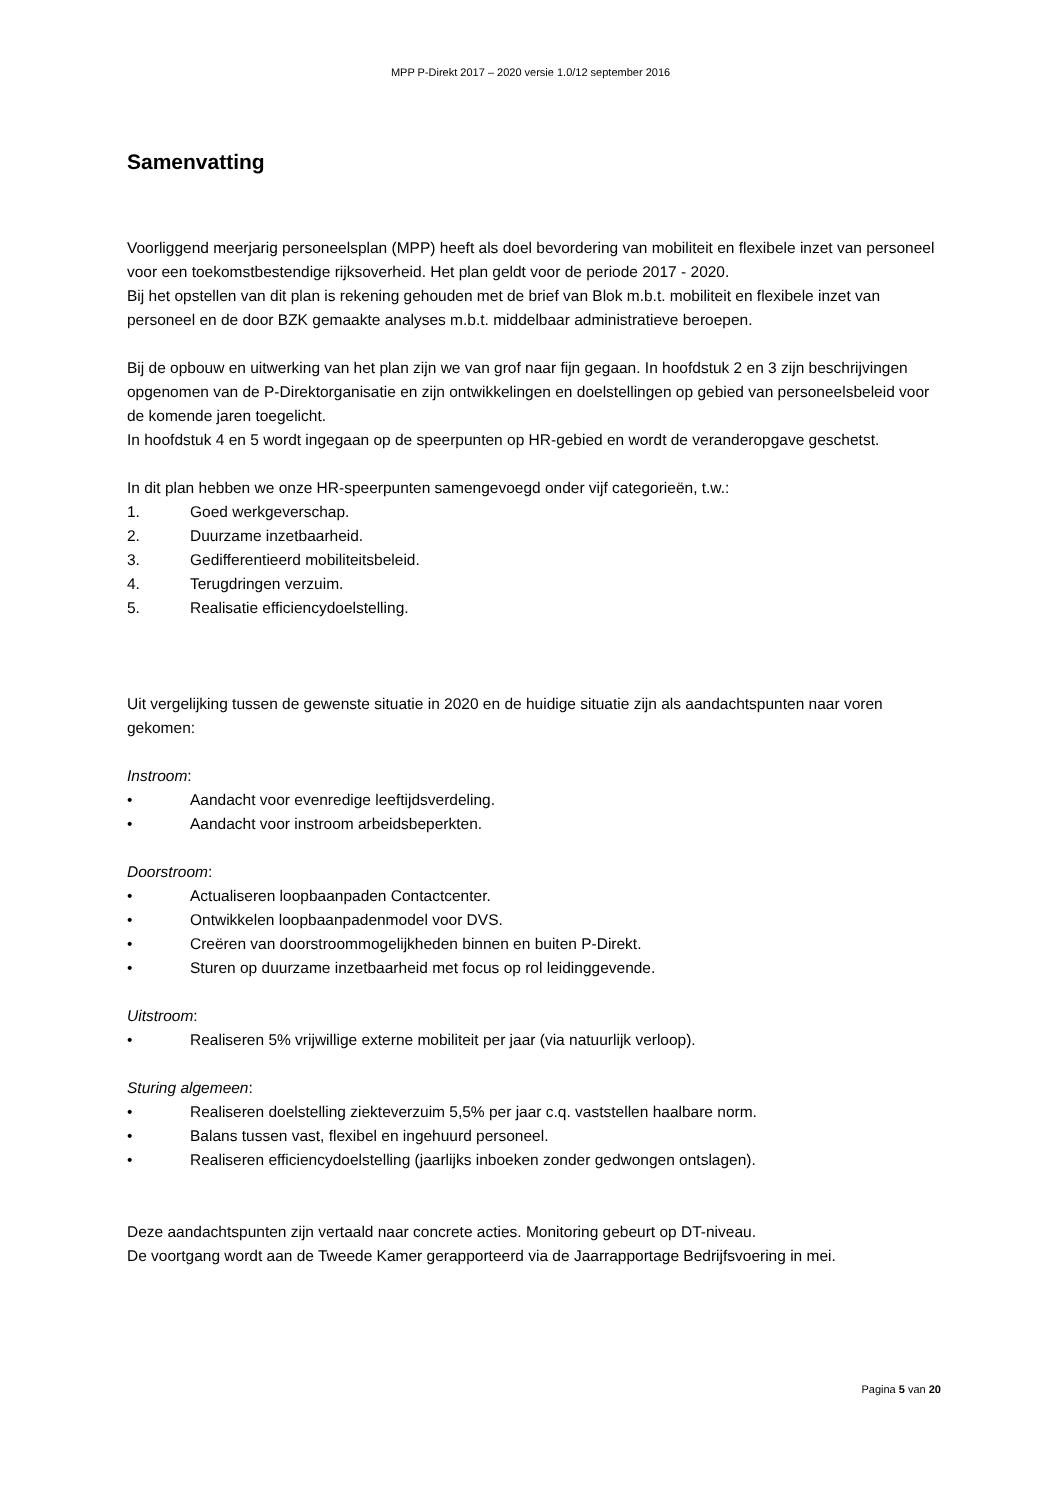MPP P-Direkt 2017 – 2020 versie 1.0/12 september 2016
Samenvatting
Voorliggend meerjarig personeelsplan (MPP) heeft als doel bevordering van mobiliteit en flexibele inzet van personeel voor een toekomstbestendige rijksoverheid. Het plan geldt voor de periode 2017 - 2020.
Bij het opstellen van dit plan is rekening gehouden met de brief van Blok m.b.t. mobiliteit en flexibele inzet van personeel en de door BZK gemaakte analyses m.b.t. middelbaar administratieve beroepen.
Bij de opbouw en uitwerking van het plan zijn we van grof naar fijn gegaan. In hoofdstuk 2 en 3 zijn beschrijvingen opgenomen van de P-Direktorganisatie en zijn ontwikkelingen en doelstellingen op gebied van personeelsbeleid voor de komende jaren toegelicht.
In hoofdstuk 4 en 5 wordt ingegaan op de speerpunten op HR-gebied en wordt de veranderopgave geschetst.
In dit plan hebben we onze HR-speerpunten samengevoegd onder vijf categorieën, t.w.:
1. Goed werkgeverschap.
2. Duurzame inzetbaarheid.
3. Gedifferentieerd mobiliteitsbeleid.
4. Terugdringen verzuim.
5. Realisatie efficiencydoelstelling.
Uit vergelijking tussen de gewenste situatie in 2020 en de huidige situatie zijn als aandachtspunten naar voren gekomen:
Instroom:
• Aandacht voor evenredige leeftijdsverdeling.
• Aandacht voor instroom arbeidsbeperkten.
Doorstroom:
• Actualiseren loopbaanpaden Contactcenter.
• Ontwikkelen loopbaanpadenmodel voor DVS.
• Creëren van doorstroommogelijkheden binnen en buiten P-Direkt.
• Sturen op duurzame inzetbaarheid met focus op rol leidinggevende.
Uitstroom:
• Realiseren 5% vrijwillige externe mobiliteit per jaar (via natuurlijk verloop).
Sturing algemeen:
• Realiseren doelstelling ziekteverzuim 5,5% per jaar c.q. vaststellen haalbare norm.
• Balans tussen vast, flexibel en ingehuurd personeel.
• Realiseren efficiencydoelstelling (jaarlijks inboeken zonder gedwongen ontslagen).
Deze aandachtspunten zijn vertaald naar concrete acties. Monitoring gebeurt op DT-niveau.
De voortgang wordt aan de Tweede Kamer gerapporteerd via de Jaarrapportage Bedrijfsvoering in mei.
Pagina 5 van 20